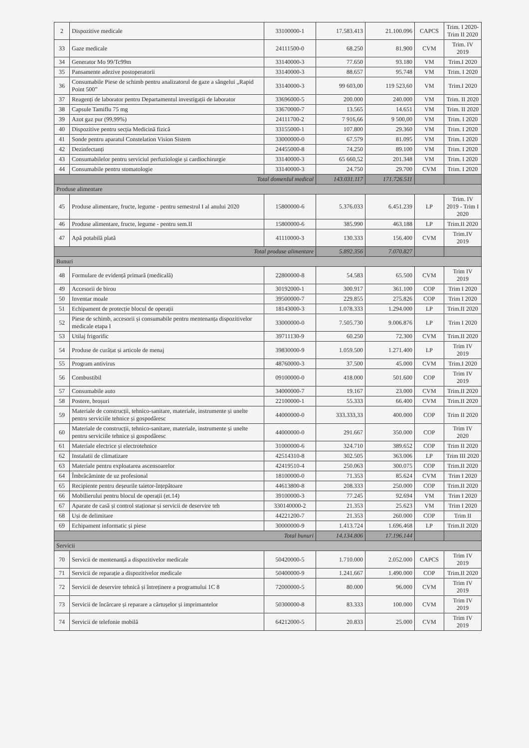| 2 | Dispozitive medicale | 33100000-1 | 17.583.413 | 21.100.096 | CAPCS | Trim. I 2020- Trim II 2020 |
| 33 | Gaze medicale | 24111500-0 | 68.250 | 81.900 | CVM | Trim. IV 2019 |
| 34 | Generator Mo 99/Tc99m | 33140000-3 | 77.650 | 93.180 | VM | Trim.I 2020 |
| 35 | Pansamente adezive postoperatorii | 33140000-3 | 88.657 | 95.748 | VM | Trim. I 2020 |
| 36 | Consumabile Piese de schimb pentru analizatorul de gaze a sângelui „Rapid Point 500” | 33140000-3 | 99 603,00 | 119 523,60 | VM | Trim.I 2020 |
| 37 | Reagenți de laborator pentru Departamentul investigații de laborator | 33696000-5 | 200.000 | 240.000 | VM | Trim. II 2020 |
| 38 | Capsule Tamiflu 75 mg | 33670000-7 | 13.565 | 14.651 | VM | Trim. II 2020 |
| 39 | Azot gaz pur (99,99%) | 24111700-2 | 7 916,66 | 9 500,00 | VM | Trim. I 2020 |
| 40 | Dispozitive pentru secția Medicină fizică | 33155000-1 | 107.800 | 29.360 | VM | Trim. I 2020 |
| 41 | Sonde pentru aparatul Constelation Vision Sistem | 33000000-0 | 67.579 | 81.095 | VM | Trim. I 2020 |
| 42 | Dezinfectanți | 24455000-8 | 74.250 | 89.100 | VM | Trim. I 2020 |
| 43 | Consumabilelor pentru serviciul perfuziologie și cardiochirurgie | 33140000-3 | 65 660,52 | 201.348 | VM | Trim. I 2020 |
| 44 | Consumabile pentru stomatologie | 33140000-3 | 24.750 | 29.700 | CVM | Trim. I 2020 |
| Total domenIul medical | | | 143.031.117 | 171.726.511 | | |
| Produse alimentare | | | | | | |
| 45 | Produse alimentare, fructe, legume - pentru semestrul I al anului 2020 | 15800000-6 | 5.376.033 | 6.451.239 | LP | Trim. IV 2019 - Trim I 2020 |
| 46 | Produse alimentare, fructe, legume - pentru sem.II | 15800000-6 | 385.990 | 463.188 | LP | Trim.II 2020 |
| 47 | Apă potabilă plată | 41110000-3 | 130.333 | 156.400 | CVM | Trim.IV 2019 |
| Total produse alimentare | | | 5.892.356 | 7.070.827 | | |
| Bunuri | | | | | | |
| 48 | Formulare de evidență primară (medicală) | 22800000-8 | 54.583 | 65.500 | CVM | Trim IV 2019 |
| 49 | Accesorii de birou | 30192000-1 | 300.917 | 361.100 | COP | Trim I 2020 |
| 50 | Inventar moale | 39500000-7 | 229.855 | 275.826 | COP | Trim I 2020 |
| 51 | Echipament de protecție blocul de operații | 18143000-3 | 1.078.333 | 1.294.000 | LP | Trim.II 2020 |
| 52 | Piese de schimb, accesorii și consumabile pentru mentenanța dispozitivelor medicale etapa I | 33000000-0 | 7.505.730 | 9.006.876 | LP | Trim I 2020 |
| 53 | Utilaj frigorific | 39711130-9 | 60.250 | 72.300 | CVM | Trim.II 2020 |
| 54 | Produse de curățat și articole de menaj | 39830000-9 | 1.059.500 | 1.271.400 | LP | Trim IV 2019 |
| 55 | Program antivirus | 48760000-3 | 37.500 | 45.000 | CVM | Trim.I 2020 |
| 56 | Combustibil | 09100000-0 | 418.000 | 501.600 | COP | Trim IV 2019 |
| 57 | Consumabile auto | 34000000-7 | 19.167 | 23.000 | CVM | Trim.II 2020 |
| 58 | Postere, broșuri | 22100000-1 | 55.333 | 66.400 | CVM | Trim.II 2020 |
| 59 | Materiale de construcții, tehnico-sanitare, materiale, instrumente și unelte pentru serviciile tehnice și gospodăresc | 44000000-0 | 333.333,33 | 400.000 | COP | Trim II 2020 |
| 60 | Materiale de construcții, tehnico-sanitare, materiale, instrumente și unelte pentru serviciile tehnice și gospodăresc | 44000000-0 | 291.667 | 350.000 | COP | Trim IV 2020 |
| 61 | Materiale electrice și electrotehnice | 31000000-6 | 324.710 | 389.652 | COP | Trim II 2020 |
| 62 | Instalatii de climatizare | 42514310-8 | 302.505 | 363.006 | LP | Trim III 2020 |
| 63 | Materiale pentru exploatarea ascensoarelor | 42419510-4 | 250.063 | 300.075 | COP | Trim.II 2020 |
| 64 | Îmbrăcăminte de uz profesional | 18100000-0 | 71.353 | 85.624 | CVM | Trim I 2020 |
| 65 | Recipiente pentru deșeurile taietor-înțepătoare | 44613800-8 | 208.333 | 250.000 | COP | Trim.II 2020 |
| 66 | Mobilierului pentru blocul de operații (et.14) | 39100000-3 | 77.245 | 92.694 | VM | Trim I 2020 |
| 67 | Aparate de casă și control staționar și servicii de deservire teh | 330140000-2 | 21.353 | 25.623 | VM | Trim I 2020 |
| 68 | Uși de delimitare | 44221200-7 | 21.353 | 260.000 | COP | Trim II |
| 69 | Echipament informatic și piese | 30000000-9 | 1.413.724 | 1.696.468 | LP | Trim.II 2020 |
| Total bunuri | | | 14.134.806 | 17.196.144 | | |
| Servicii | | | | | | |
| 70 | Servicii de mentenanță a dispozitivelor medicale | 50420000-5 | 1.710.000 | 2.052.000 | CAPCS | Trim IV 2019 |
| 71 | Servicii de reparație a dispozitivelor medicale | 50400000-9 | 1.241.667 | 1.490.000 | COP | Trim.II 2020 |
| 72 | Servicii de deservire tehnică și întreținere a programului 1C 8 | 72000000-5 | 80.000 | 96.000 | CVM | Trim IV 2019 |
| 73 | Servicii de încărcare și reparare a cărtușelor și imprimantelor | 50300000-8 | 83.333 | 100.000 | CVM | Trim IV 2019 |
| 74 | Servicii de telefonie mobilă | 64212000-5 | 20.833 | 25.000 | CVM | Trim IV 2019 |